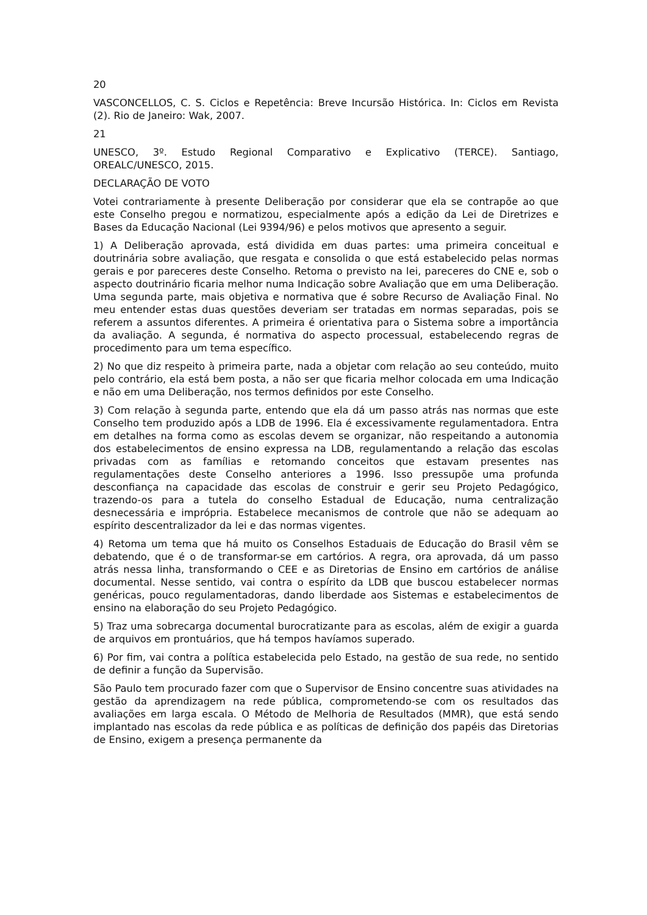20
VASCONCELLOS, C. S. Ciclos e Repetência: Breve Incursão Histórica. In: Ciclos em Revista (2). Rio de Janeiro: Wak, 2007.
21
UNESCO, 3º. Estudo Regional Comparativo e Explicativo (TERCE). Santiago, OREALC/UNESCO, 2015.
DECLARAÇÃO DE VOTO
Votei contrariamente à presente Deliberação por considerar que ela se contrapõe ao que este Conselho pregou e normatizou, especialmente após a edição da Lei de Diretrizes e Bases da Educação Nacional (Lei 9394/96) e pelos motivos que apresento a seguir.
1) A Deliberação aprovada, está dividida em duas partes: uma primeira conceitual e doutrinária sobre avaliação, que resgata e consolida o que está estabelecido pelas normas gerais e por pareceres deste Conselho. Retoma o previsto na lei, pareceres do CNE e, sob o aspecto doutrinário ficaria melhor numa Indicação sobre Avaliação que em uma Deliberação. Uma segunda parte, mais objetiva e normativa que é sobre Recurso de Avaliação Final. No meu entender estas duas questões deveriam ser tratadas em normas separadas, pois se referem a assuntos diferentes. A primeira é orientativa para o Sistema sobre a importância da avaliação. A segunda, é normativa do aspecto processual, estabelecendo regras de procedimento para um tema específico.
2) No que diz respeito à primeira parte, nada a objetar com relação ao seu conteúdo, muito pelo contrário, ela está bem posta, a não ser que ficaria melhor colocada em uma Indicação e não em uma Deliberação, nos termos definidos por este Conselho.
3) Com relação à segunda parte, entendo que ela dá um passo atrás nas normas que este Conselho tem produzido após a LDB de 1996. Ela é excessivamente regulamentadora. Entra em detalhes na forma como as escolas devem se organizar, não respeitando a autonomia dos estabelecimentos de ensino expressa na LDB, regulamentando a relação das escolas privadas com as famílias e retomando conceitos que estavam presentes nas regulamentações deste Conselho anteriores a 1996. Isso pressupõe uma profunda desconfiança na capacidade das escolas de construir e gerir seu Projeto Pedagógico, trazendo-os para a tutela do conselho Estadual de Educação, numa centralização desnecessária e imprópria. Estabelece mecanismos de controle que não se adequam ao espírito descentralizador da lei e das normas vigentes.
4) Retoma um tema que há muito os Conselhos Estaduais de Educação do Brasil vêm se debatendo, que é o de transformar-se em cartórios. A regra, ora aprovada, dá um passo atrás nessa linha, transformando o CEE e as Diretorias de Ensino em cartórios de análise documental. Nesse sentido, vai contra o espírito da LDB que buscou estabelecer normas genéricas, pouco regulamentadoras, dando liberdade aos Sistemas e estabelecimentos de ensino na elaboração do seu Projeto Pedagógico.
5) Traz uma sobrecarga documental burocratizante para as escolas, além de exigir a guarda de arquivos em prontuários, que há tempos havíamos superado.
6) Por fim, vai contra a política estabelecida pelo Estado, na gestão de sua rede, no sentido de definir a função da Supervisão.
São Paulo tem procurado fazer com que o Supervisor de Ensino concentre suas atividades na gestão da aprendizagem na rede pública, comprometendo-se com os resultados das avaliações em larga escala. O Método de Melhoria de Resultados (MMR), que está sendo implantado nas escolas da rede pública e as políticas de definição dos papéis das Diretorias de Ensino, exigem a presença permanente da